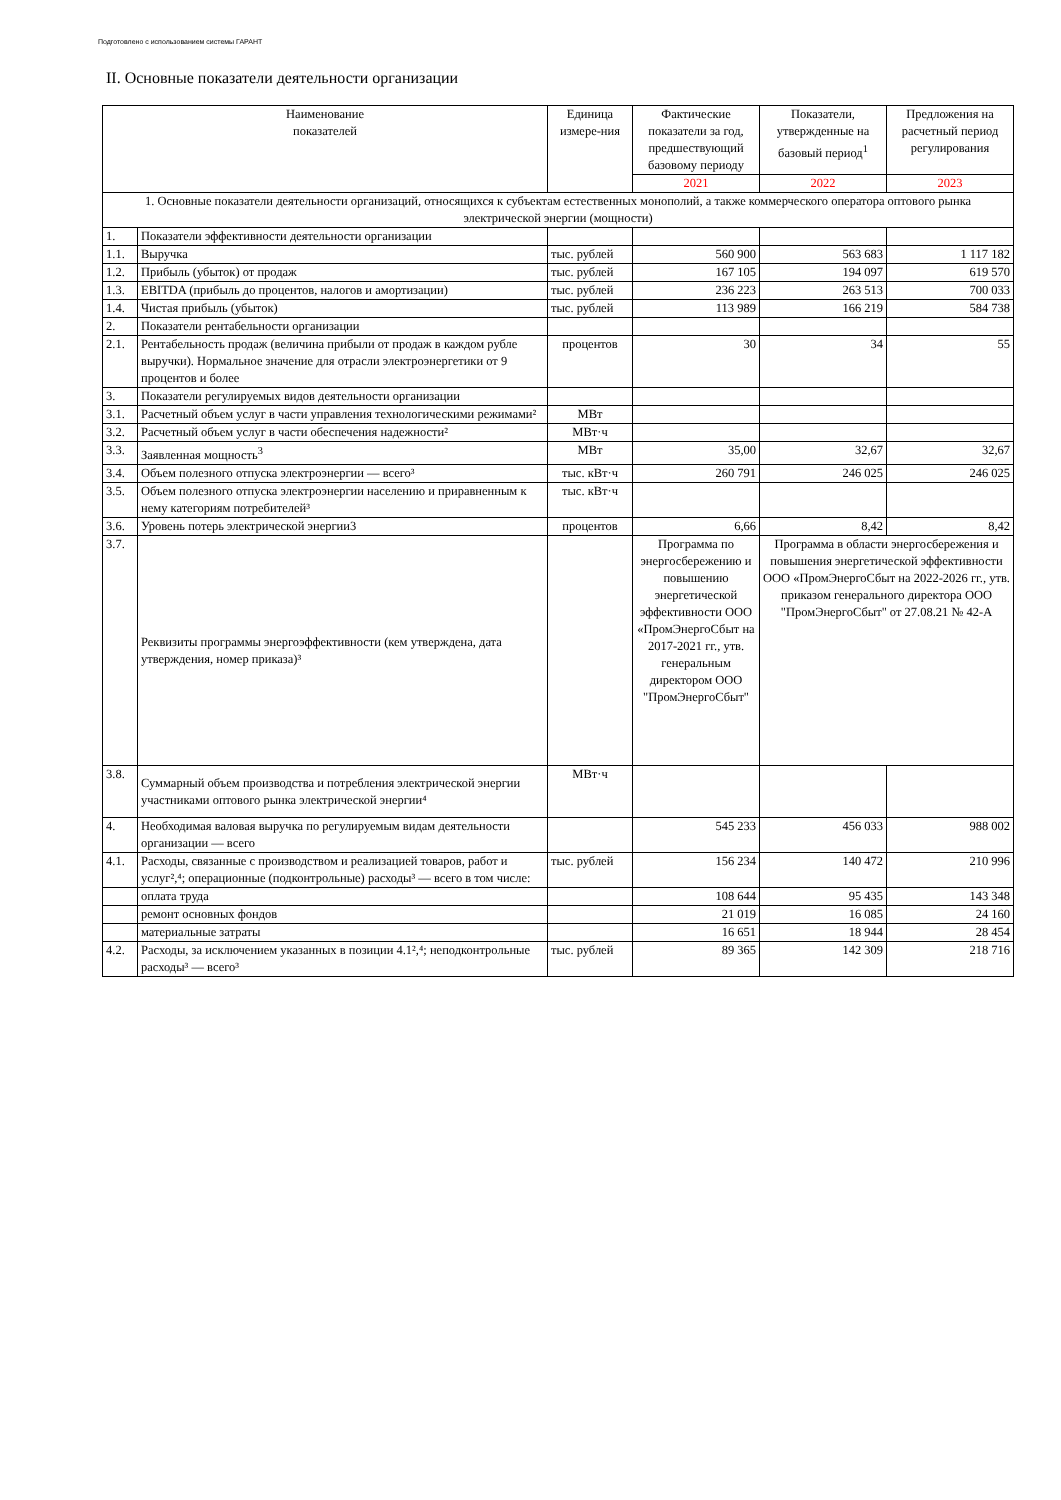Подготовлено с использованием системы ГАРАНТ
II. Основные показатели деятельности организации
| Наименование показателей | | Единица измере-ния | Фактические показатели за год, предшествующий базовому периоду | Показатели, утвержденные на базовый период<sup>1</sup> | Предложения на расчетный период регулирования |
| --- | --- | --- | --- | --- | --- |
| | | | 2021 | 2022 | 2023 |
| 1. Основные показатели деятельности организаций, относящихся к субъектам естественных монополий, а также коммерческого оператора оптового рынка электрической энергии (мощности) | | | | | |
| 1. | Показатели эффективности деятельности организации | | | | |
| 1.1. | Выручка | тыс. рублей | 560 900 | 563 683 | 1 117 182 |
| 1.2. | Прибыль (убыток) от продаж | тыс. рублей | 167 105 | 194 097 | 619 570 |
| 1.3. | EBITDA (прибыль до процентов, налогов и амортизации) | тыс. рублей | 236 223 | 263 513 | 700 033 |
| 1.4. | Чистая прибыль (убыток) | тыс. рублей | 113 989 | 166 219 | 584 738 |
| 2. | Показатели рентабельности организации | | | | |
| 2.1. | Рентабельность продаж (величина прибыли от продаж в каждом рубле выручки). Нормальное значение для отрасли электроэнергетики от 9 процентов и более | процентов | 30 | 34 | 55 |
| 3. | Показатели регулируемых видов деятельности организации | | | | |
| 3.1. | Расчетный объем услуг в части управления технологическими режимами² | МВт | | | |
| 3.2. | Расчетный объем услуг в части обеспечения надежности² | МВт·ч | | | |
| 3.3. | Заявленная мощность<sup>3</sup> | МВт | 35,00 | 32,67 | 32,67 |
| 3.4. | Объем полезного отпуска электроэнергии — всего³ | тыс. кВт·ч | 260 791 | 246 025 | 246 025 |
| 3.5. | Объем полезного отпуска электроэнергии населению и приравненным к нему категориям потребителей³ | тыс. кВт·ч | | | |
| 3.6. | Уровень потерь электрической энергии3 | процентов | 6,66 | 8,42 | 8,42 |
| 3.7. | Реквизиты программы энергоэффективности (кем утверждена, дата утверждения, номер приказа)³ | | Программа по энергосбережению и повышению энергетической эффективности ООО «ПромЭнергоСбыт на 2017-2021 гг., утв. генеральным директором ООО "ПромЭнергоСбыт" | Программа в области энергосбережения и повышения энергетической эффективности ООО «ПромЭнергоСбыт на 2022-2026 гг., утв. приказом генерального директора ООО "ПромЭнергоСбыт" от 27.08.21 № 42-А | |
| 3.8. | Суммарный объем производства и потребления электрической энергии участниками оптового рынка электрической энергии⁴ | МВт·ч | | | |
| 4. | Необходимая валовая выручка по регулируемым видам деятельности организации — всего | | 545 233 | 456 033 | 988 002 |
| 4.1. | Расходы, связанные с производством и реализацией товаров, работ и услуг²,⁴; операционные (подконтрольные) расходы³ — всего в том числе: | тыс. рублей | 156 234 | 140 472 | 210 996 |
| | оплата труда | | 108 644 | 95 435 | 143 348 |
| | ремонт основных фондов | | 21 019 | 16 085 | 24 160 |
| | материальные затраты | | 16 651 | 18 944 | 28 454 |
| 4.2. | Расходы, за исключением указанных в позиции 4.1²,⁴; неподконтрольные расходы³ — всего³ | тыс. рублей | 89 365 | 142 309 | 218 716 |